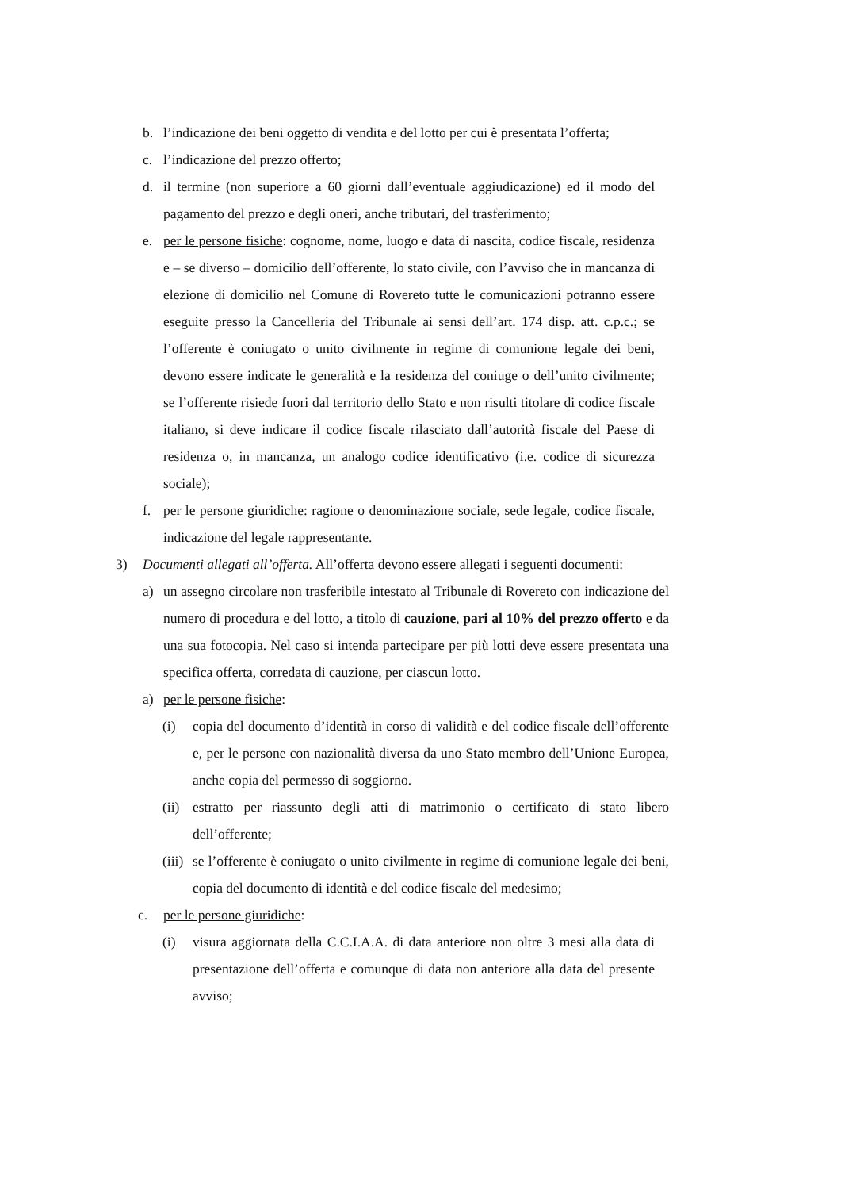b. l’indicazione dei beni oggetto di vendita e del lotto per cui è presentata l’offerta;
c. l’indicazione del prezzo offerto;
d. il termine (non superiore a 60 giorni dall’eventuale aggiudicazione) ed il modo del pagamento del prezzo e degli oneri, anche tributari, del trasferimento;
e. per le persone fisiche: cognome, nome, luogo e data di nascita, codice fiscale, residenza e – se diverso – domicilio dell’offerente, lo stato civile, con l’avviso che in mancanza di elezione di domicilio nel Comune di Rovereto tutte le comunicazioni potranno essere eseguite presso la Cancelleria del Tribunale ai sensi dell’art. 174 disp. att. c.p.c.; se l’offerente è coniugato o unito civilmente in regime di comunione legale dei beni, devono essere indicate le generalità e la residenza del coniuge o dell’unito civilmente; se l’offerente risiede fuori dal territorio dello Stato e non risulti titolare di codice fiscale italiano, si deve indicare il codice fiscale rilasciato dall’autorità fiscale del Paese di residenza o, in mancanza, un analogo codice identificativo (i.e. codice di sicurezza sociale);
f. per le persone giuridiche: ragione o denominazione sociale, sede legale, codice fiscale, indicazione del legale rappresentante.
3) Documenti allegati all’offerta. All’offerta devono essere allegati i seguenti documenti:
a) un assegno circolare non trasferibile intestato al Tribunale di Rovereto con indicazione del numero di procedura e del lotto, a titolo di cauzione, pari al 10% del prezzo offerto e da una sua fotocopia. Nel caso si intenda partecipare per più lotti deve essere presentata una specifica offerta, corredata di cauzione, per ciascun lotto.
a) per le persone fisiche:
(i) copia del documento d’identità in corso di validità e del codice fiscale dell’offerente e, per le persone con nazionalità diversa da uno Stato membro dell’Unione Europea, anche copia del permesso di soggiorno.
(ii) estratto per riassunto degli atti di matrimonio o certificato di stato libero dell’offerente;
(iii) se l’offerente è coniugato o unito civilmente in regime di comunione legale dei beni, copia del documento di identità e del codice fiscale del medesimo;
c. per le persone giuridiche:
(i) visura aggiornata della C.C.I.A.A. di data anteriore non oltre 3 mesi alla data di presentazione dell’offerta e comunque di data non anteriore alla data del presente avviso;